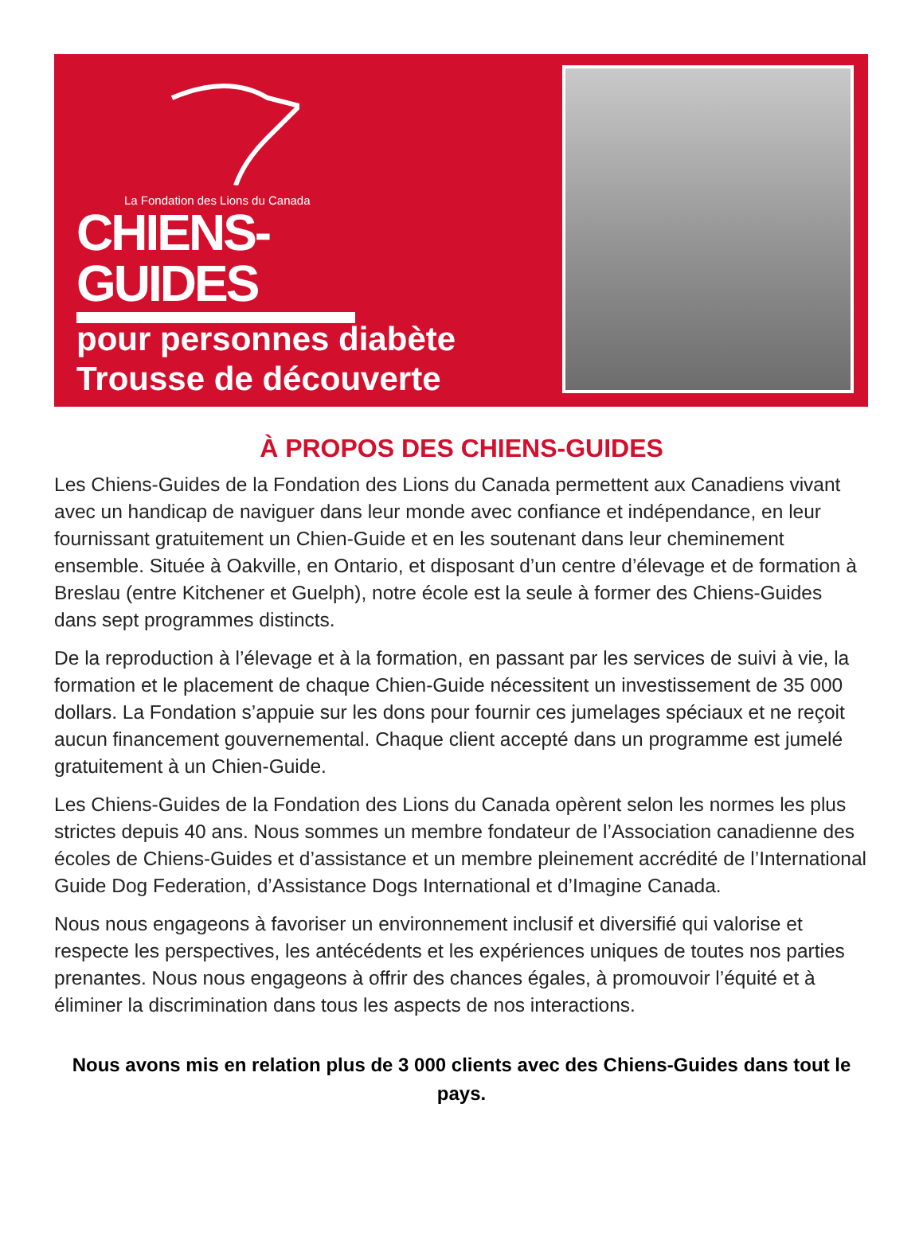La Fondation des Lions du Canada
CHIENS-GUIDES
pour personnes diabète
Trousse de découverte
À PROPOS DES CHIENS-GUIDES
Les Chiens-Guides de la Fondation des Lions du Canada permettent aux Canadiens vivant avec un handicap de naviguer dans leur monde avec confiance et indépendance, en leur fournissant gratuitement un Chien-Guide et en les soutenant dans leur cheminement ensemble. Située à Oakville, en Ontario, et disposant d’un centre d’élevage et de formation à Breslau (entre Kitchener et Guelph), notre école est la seule à former des Chiens-Guides dans sept programmes distincts.
De la reproduction à l’élevage et à la formation, en passant par les services de suivi à vie, la formation et le placement de chaque Chien-Guide nécessitent un investissement de 35 000 dollars. La Fondation s’appuie sur les dons pour fournir ces jumelages spéciaux et ne reçoit aucun financement gouvernemental. Chaque client accepté dans un programme est jumelé gratuitement à un Chien-Guide.
Les Chiens-Guides de la Fondation des Lions du Canada opèrent selon les normes les plus strictes depuis 40 ans. Nous sommes un membre fondateur de l’Association canadienne des écoles de Chiens-Guides et d’assistance et un membre pleinement accrédité de l’International Guide Dog Federation, d’Assistance Dogs International et d’Imagine Canada.
Nous nous engageons à favoriser un environnement inclusif et diversifié qui valorise et respecte les perspectives, les antécédents et les expériences uniques de toutes nos parties prenantes. Nous nous engageons à offrir des chances égales, à promouvoir l’équité et à éliminer la discrimination dans tous les aspects de nos interactions.
Nous avons mis en relation plus de 3 000 clients avec des Chiens-Guides dans tout le pays.